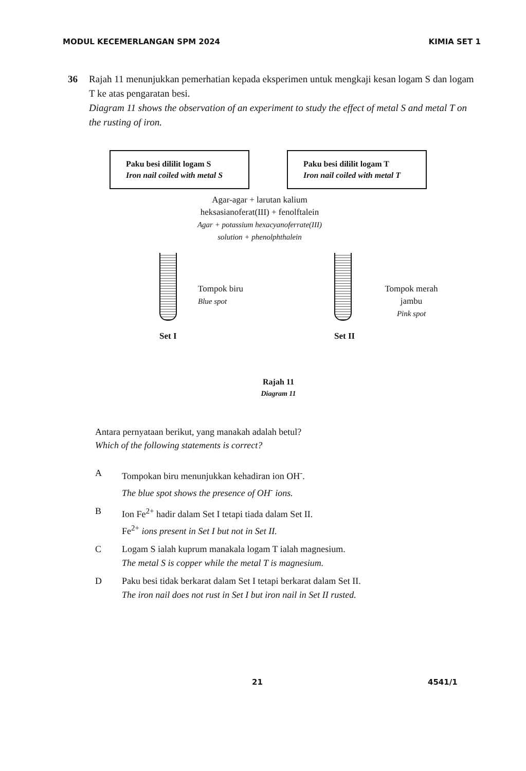MODUL KECEMERLANGAN SPM 2024 KIMIA SET 1
36 Rajah 11 menunjukkan pemerhatian kepada eksperimen untuk mengkaji kesan logam S dan logam T ke atas pengaratan besi.
Diagram 11 shows the observation of an experiment to study the effect of metal S and metal T on the rusting of iron.
Paku besi dililit logam S
Iron nail coiled with metal S
Paku besi dililit logam T
Iron nail coiled with metal T
Agar-agar + larutan kalium heksasianoferat(III) + fenolftalein
Agar + potassium hexacyanoferrate(III) solution + phenolphthalein
Tompok biru
Blue spot
Tompok merah jambu
Pink spot
Set I Set II
Rajah 11
Diagram 11
Antara pernyataan berikut, yang manakah adalah betul?
Which of the following statements is correct?
A Tompokan biru menunjukkan kehadiran ion OH<sup>-</sup>.
The blue spot shows the presence of OH<sup>-</sup> ions.
B Ion Fe<sup>2+</sup> hadir dalam Set I tetapi tiada dalam Set II.
Fe<sup>2+</sup> ions present in Set I but not in Set II.
C Logam S ialah kuprum manakala logam T ialah magnesium.
The metal S is copper while the metal T is magnesium.
D Paku besi tidak berkarat dalam Set I tetapi berkarat dalam Set II.
The iron nail does not rust in Set I but iron nail in Set II rusted.
21 4541/1